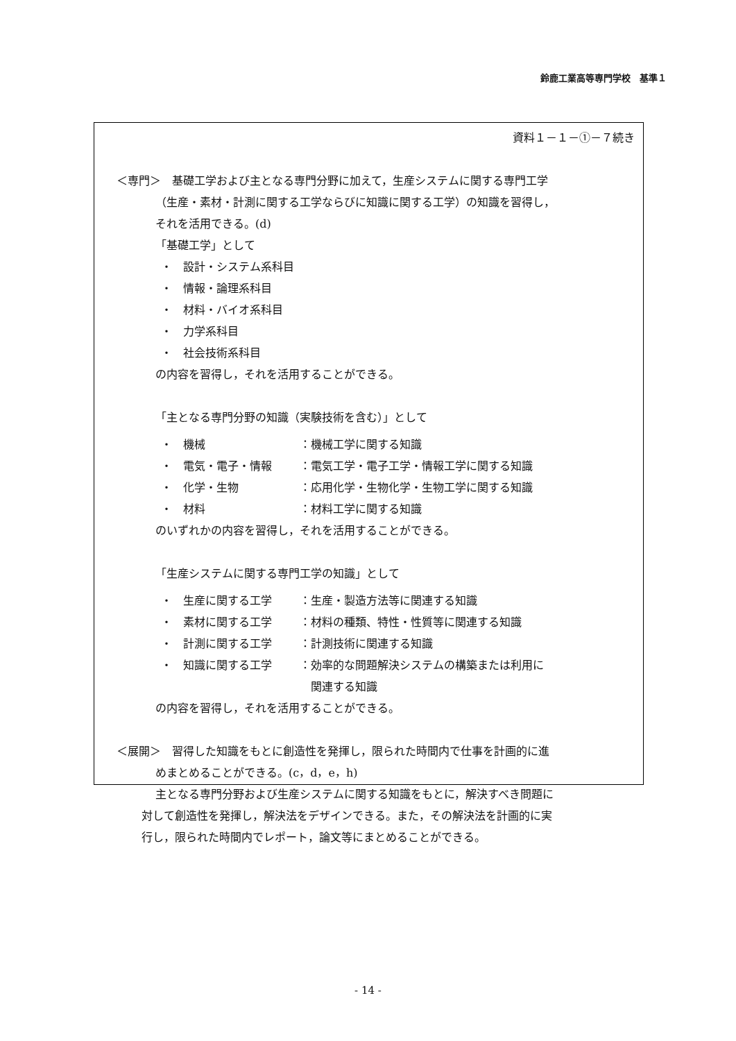鈴鹿工業高等専門学校　基準１
資料１－１－①－７続き
＜専門＞　基礎工学および主となる専門分野に加えて，生産システムに関する専門工学
（生産・素材・計測に関する工学ならびに知識に関する工学）の知識を習得し，
それを活用できる。(d)
「基礎工学」として
・　設計・システム系科目
・　情報・論理系科目
・　材料・バイオ系科目
・　力学系科目
・　社会技術系科目
の内容を習得し，それを活用することができる。
「主となる専門分野の知識（実験技術を含む）」として
・　機械 ：機械工学に関する知識
・　電気・電子・情報 ：電気工学・電子工学・情報工学に関する知識
・　化学・生物 ：応用化学・生物化学・生物工学に関する知識
・　材料 ：材料工学に関する知識
のいずれかの内容を習得し，それを活用することができる。
「生産システムに関する専門工学の知識」として
・　生産に関する工学 ：生産・製造方法等に関連する知識
・　素材に関する工学 ：材料の種類、特性・性質等に関連する知識
・　計測に関する工学 ：計測技術に関連する知識
・　知識に関する工学 ：効率的な問題解決システムの構築または利用に
関連する知識
の内容を習得し，それを活用することができる。
＜展開＞　習得した知識をもとに創造性を発揮し，限られた時間内で仕事を計画的に進
めまとめることができる。(c，d，e，h)
主となる専門分野および生産システムに関する知識をもとに，解決すべき問題に
対して創造性を発揮し，解決法をデザインできる。また，その解決法を計画的に実
行し，限られた時間内でレポート，論文等にまとめることができる。
- 14 -